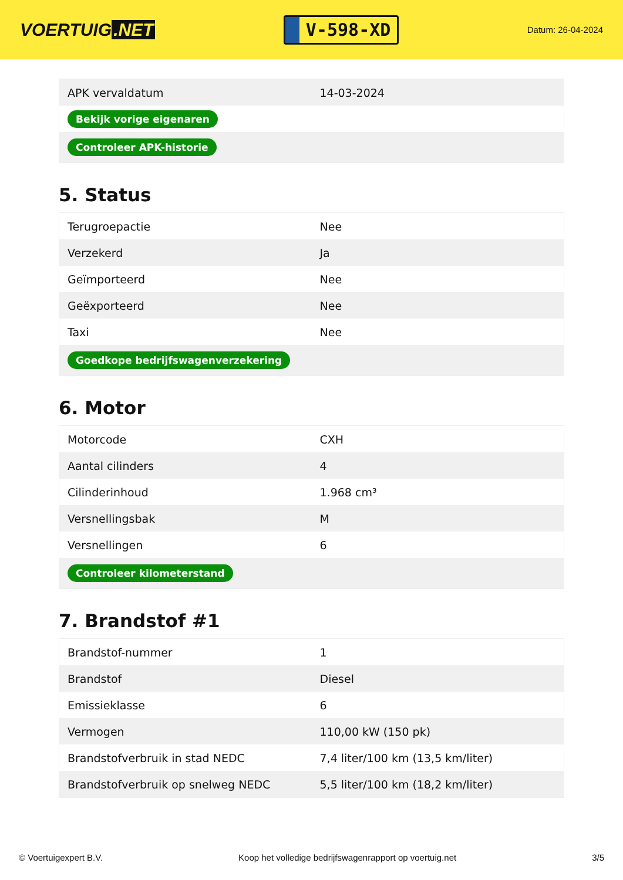VOERTUIG.NET
V-598-XD
Datum: 26-04-2024
| APK vervaldatum | 14-03-2024 |
| Bekijk vorige eigenaren | |
| Controleer APK-historie | |
5. Status
| Terugroepactie | Nee |
| Verzekerd | Ja |
| Geïmporteerd | Nee |
| Geëxporteerd | Nee |
| Taxi | Nee |
| Goedkope bedrijfswagenverzekering | |
6. Motor
| Motorcode | CXH |
| Aantal cilinders | 4 |
| Cilinderinhoud | 1.968 cm³ |
| Versnellingsbak | M |
| Versnellingen | 6 |
| Controleer kilometerstand | |
7. Brandstof #1
| Brandstof-nummer | 1 |
| Brandstof | Diesel |
| Emissieklasse | 6 |
| Vermogen | 110,00 kW (150 pk) |
| Brandstofverbruik in stad NEDC | 7,4 liter/100 km (13,5 km/liter) |
| Brandstofverbruik op snelweg NEDC | 5,5 liter/100 km (18,2 km/liter) |
© Voertuigexpert B.V. Koop het volledige bedrijfswagenrapport op voertuig.net 3/5